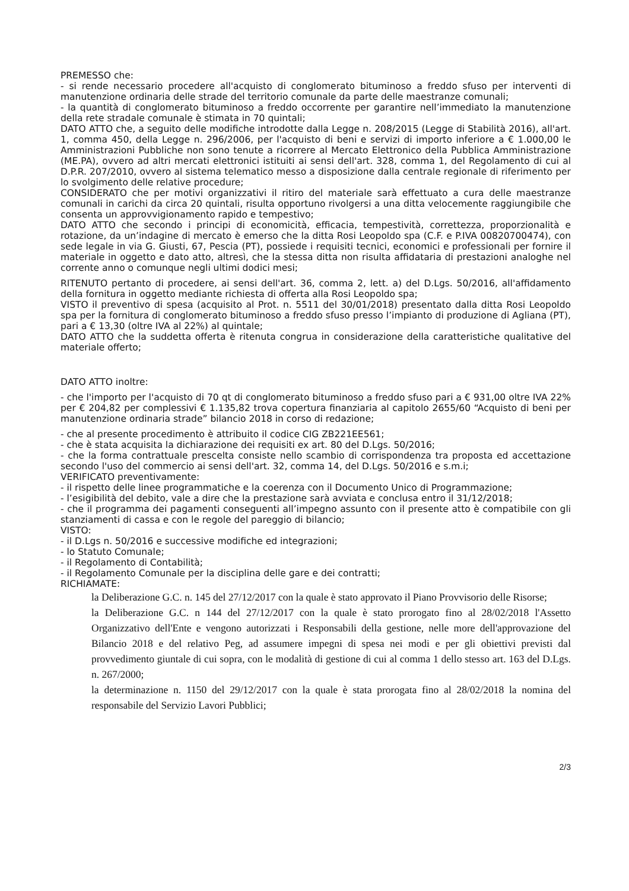PREMESSO che:
- si rende necessario procedere all'acquisto di conglomerato bituminoso a freddo sfuso per interventi di manutenzione ordinaria delle strade del territorio comunale da parte delle maestranze comunali;
- la quantità di conglomerato bituminoso a freddo occorrente per garantire nell’immediato la manutenzione della rete stradale comunale è stimata in 70 quintali;
DATO ATTO che, a seguito delle modifiche introdotte dalla Legge n. 208/2015 (Legge di Stabilità 2016), all'art. 1, comma 450, della Legge n. 296/2006, per l'acquisto di beni e servizi di importo inferiore a € 1.000,00 le Amministrazioni Pubbliche non sono tenute a ricorrere al Mercato Elettronico della Pubblica Amministrazione (ME.PA), ovvero ad altri mercati elettronici istituiti ai sensi dell'art. 328, comma 1, del Regolamento di cui al D.P.R. 207/2010, ovvero al sistema telematico messo a disposizione dalla centrale regionale di riferimento per lo svolgimento delle relative procedure;
CONSIDERATO che per motivi organizzativi il ritiro del materiale sarà effettuato a cura delle maestranze comunali in carichi da circa 20 quintali, risulta opportuno rivolgersi a una ditta velocemente raggiungibile che consenta un approvvigionamento rapido e tempestivo;
DATO ATTO che secondo i principi di economicità, efficacia, tempestività, correttezza, proporzionalità e rotazione, da un’indagine di mercato è emerso che la ditta Rosi Leopoldo spa (C.F. e P.IVA 00820700474), con sede legale in via G. Giusti, 67, Pescia (PT), possiede i requisiti tecnici, economici e professionali per fornire il materiale in oggetto e dato atto, altresì, che la stessa ditta non risulta affidataria di prestazioni analoghe nel corrente anno o comunque negli ultimi dodici mesi;
RITENUTO pertanto di procedere, ai sensi dell'art. 36, comma 2, lett. a) del D.Lgs. 50/2016, all'affidamento della fornitura in oggetto mediante richiesta di offerta alla Rosi Leopoldo spa;
VISTO il preventivo di spesa (acquisito al Prot. n. 5511 del 30/01/2018) presentato dalla ditta Rosi Leopoldo spa per la fornitura di conglomerato bituminoso a freddo sfuso presso l’impianto di produzione di Agliana (PT), pari a € 13,30 (oltre IVA al 22%) al quintale;
DATO ATTO che la suddetta offerta è ritenuta congrua in considerazione della caratteristiche qualitative del materiale offerto;
DATO ATTO inoltre:
- che l'importo per l'acquisto di 70 qt di conglomerato bituminoso a freddo sfuso pari a € 931,00 oltre IVA 22% per € 204,82 per complessivi € 1.135,82 trova copertura finanziaria al capitolo 2655/60 “Acquisto di beni per manutenzione ordinaria strade” bilancio 2018 in corso di redazione;
- che al presente procedimento è attribuito il codice CIG ZB221EE561;
- che è stata acquisita la dichiarazione dei requisiti ex art. 80 del D.Lgs. 50/2016;
- che la forma contrattuale prescelta consiste nello scambio di corrispondenza tra proposta ed accettazione secondo l'uso del commercio ai sensi dell'art. 32, comma 14, del D.Lgs. 50/2016 e s.m.i;
VERIFICATO preventivamente:
- il rispetto delle linee programmatiche e la coerenza con il Documento Unico di Programmazione;
- l’esigibilità del debito, vale a dire che la prestazione sarà avviata e conclusa entro il 31/12/2018;
- che il programma dei pagamenti conseguenti all’impegno assunto con il presente atto è compatibile con gli stanziamenti di cassa e con le regole del pareggio di bilancio;
VISTO:
- il D.Lgs n. 50/2016 e successive modifiche ed integrazioni;
- lo Statuto Comunale;
- il Regolamento di Contabilità;
- il Regolamento Comunale per la disciplina delle gare e dei contratti;
RICHIAMATE:
la Deliberazione G.C. n. 145 del 27/12/2017 con la quale è stato approvato il Piano Provvisorio delle Risorse;
la Deliberazione G.C. n 144 del 27/12/2017 con la quale è stato prorogato fino al 28/02/2018 l'Assetto Organizzativo dell'Ente e vengono autorizzati i Responsabili della gestione, nelle more dell'approvazione del Bilancio 2018 e del relativo Peg, ad assumere impegni di spesa nei modi e per gli obiettivi previsti dal provvedimento giuntale di cui sopra, con le modalità di gestione di cui al comma 1 dello stesso art. 163 del D.Lgs. n. 267/2000;
la determinazione n. 1150 del 29/12/2017 con la quale è stata prorogata fino al 28/02/2018 la nomina del responsabile del Servizio Lavori Pubblici;
2/3